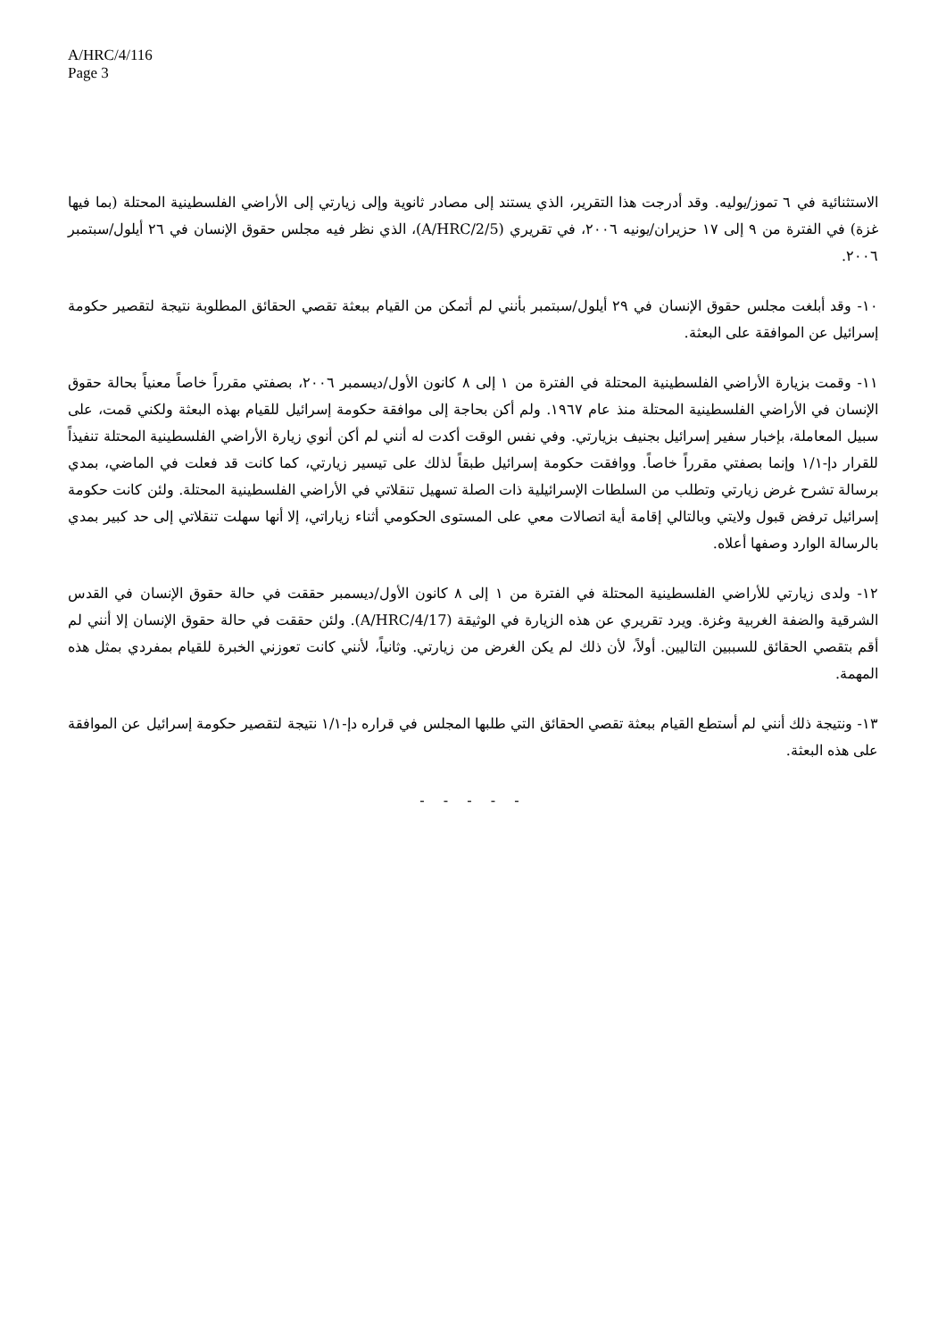A/HRC/4/116
Page 3
الاستثنائية في ٦ تموز/يوليه. وقد أدرجت هذا التقرير، الذي يستند إلى مصادر ثانوية وإلى زيارتي إلى الأراضي الفلسطينية المحتلة (بما فيها غزة) في الفترة من ٩ إلى ١٧ حزيران/يونيه ٢٠٠٦، في تقريري (A/HRC/2/5)، الذي نظر فيه مجلس حقوق الإنسان في ٢٦ أيلول/سبتمبر ٢٠٠٦.
١٠- وقد أبلغت مجلس حقوق الإنسان في ٢٩ أيلول/سبتمبر بأنني لم أتمكن من القيام ببعثة تقصي الحقائق المطلوبة نتيجة لتقصير حكومة إسرائيل عن الموافقة على البعثة.
١١- وقمت بزيارة الأراضي الفلسطينية المحتلة في الفترة من ١ إلى ٨ كانون الأول/ديسمبر ٢٠٠٦، بصفتي مقرراً خاصاً معنياً بحالة حقوق الإنسان في الأراضي الفلسطينية المحتلة منذ عام ١٩٦٧. ولم أكن بحاجة إلى موافقة حكومة إسرائيل للقيام بهذه البعثة ولكني قمت، على سبيل المعاملة، بإخبار سفير إسرائيل بجنيف بزيارتي. وفي نفس الوقت أكدت له أنني لم أكن أنوي زيارة الأراضي الفلسطينية المحتلة تنفيذاً للقرار دإ-١/١ وإنما بصفتي مقرراً خاصاً. ووافقت حكومة إسرائيل طبقاً لذلك على تيسير زيارتي، كما كانت قد فعلت في الماضي، بمدي برسالة تشرح غرض زيارتي وتطلب من السلطات الإسرائيلية ذات الصلة تسهيل تنقلاتي في الأراضي الفلسطينية المحتلة. ولئن كانت حكومة إسرائيل ترفض قبول ولايتي وبالتالي إقامة أية اتصالات معي على المستوى الحكومي أثناء زياراتي، إلا أنها سهلت تنقلاتي إلى حد كبير بمدي بالرسالة الوارد وصفها أعلاه.
١٢- ولدى زيارتي للأراضي الفلسطينية المحتلة في الفترة من ١ إلى ٨ كانون الأول/ديسمبر حققت في حالة حقوق الإنسان في القدس الشرقية والضفة الغربية وغزة. ويرد تقريري عن هذه الزيارة في الوثيقة (A/HRC/4/17). ولئن حققت في حالة حقوق الإنسان إلا أنني لم أقم بتقصي الحقائق للسببين التاليين. أولاً، لأن ذلك لم يكن الغرض من زيارتي. وثانياً، لأنني كانت تعوزني الخبرة للقيام بمفردي بمثل هذه المهمة.
١٣- ونتيجة ذلك أنني لم أستطع القيام ببعثة تقصي الحقائق التي طلبها المجلس في قراره دإ-١/١ نتيجة لتقصير حكومة إسرائيل عن الموافقة على هذه البعثة.
- - - - -